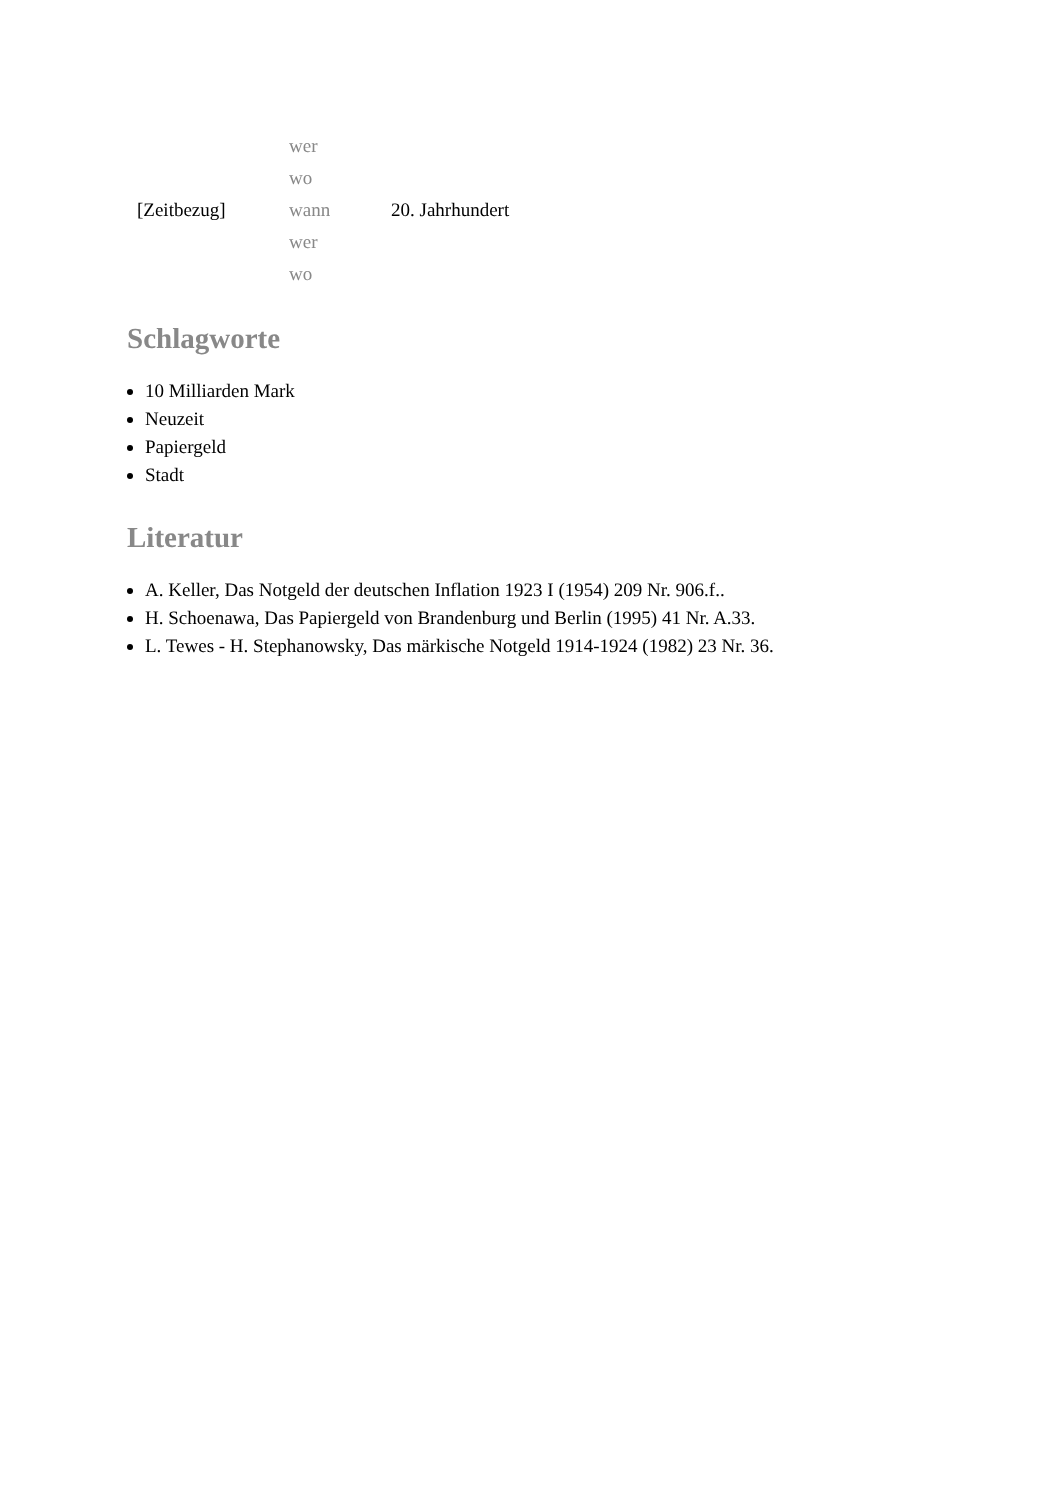| | wer | |
| | wo | |
| [Zeitbezug] | wann | 20. Jahrhundert |
| | wer | |
| | wo | |
Schlagworte
10 Milliarden Mark
Neuzeit
Papiergeld
Stadt
Literatur
A. Keller, Das Notgeld der deutschen Inflation 1923 I (1954) 209 Nr. 906.f..
H. Schoenawa, Das Papiergeld von Brandenburg und Berlin (1995) 41 Nr. A.33.
L. Tewes - H. Stephanowsky, Das märkische Notgeld 1914-1924 (1982) 23 Nr. 36.